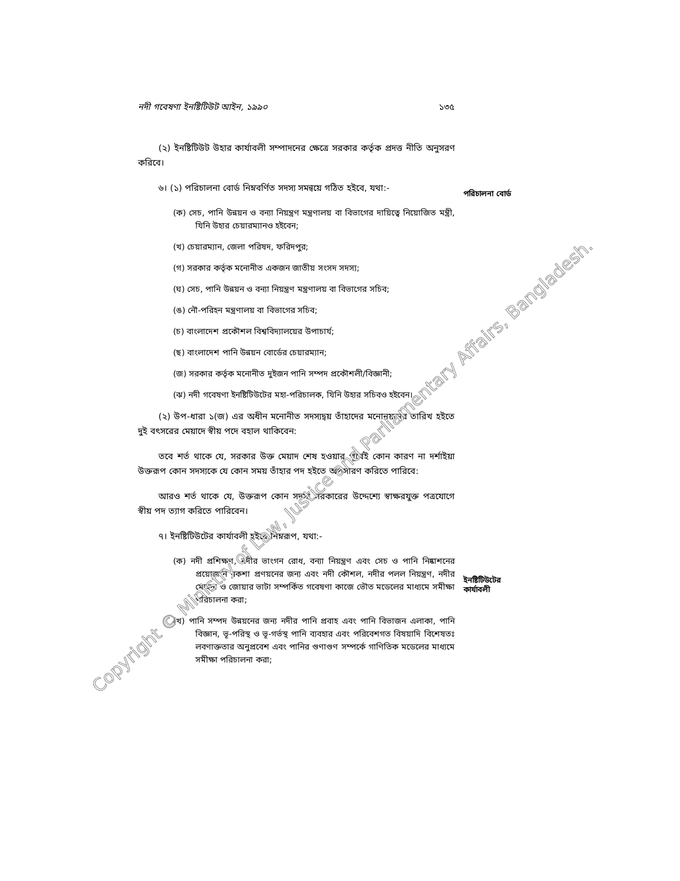নদী গবেষণা ইনষ্টিটিউট আইন, ১৯৯০ ১৩৫
(২) ইনষ্টিটিউট উহার কার্যাবলী সম্পাদনের ক্ষেত্রে সরকার কর্তৃক প্রদত্ত নীতি অনুসরণ করিবে।
৬। (১) পরিচালনা বোর্ড নিম্নবর্ণিত সদস্য সমন্বয়ে গঠিত হইবে, যথা:-
(ক) সেচ, পানি উন্নয়ন ও বন্যা নিয়ন্ত্রণ মন্ত্রণালয় বা বিভাগের দায়িত্বে নিয়োজিত মন্ত্রী, যিনি উহার চেয়ারম্যানও হইবেন;
(খ) চেয়ারম্যান, জেলা পরিষদ, ফরিদপুর;
(গ) সরকার কর্তৃক মনোনীত একজন জাতীয় সংসদ সদস্য;
(ঘ) সেচ, পানি উন্নয়ন ও বন্যা নিয়ন্ত্রণ মন্ত্রণালয় বা বিভাগের সচিব;
(ঙ) নৌ-পরিহন মন্ত্রণালয় বা বিভাগের সচিব;
(চ) বাংলাদেশ প্রকৌশল বিশ্ববিদ্যালয়ের উপাচার্য;
(ছ) বাংলাদেশ পানি উন্নয়ন বোর্ডের চেয়ারম্যান;
(জ) সরকার কর্তৃক মনোনীত দুইজন পানি সম্পদ প্রকৌশলী/বিজ্ঞানী;
(ঝ) নদী গবেষণা ইনষ্টিটিউটের মহা-পরিচালক, যিনি উহার সচিবও হইবেন।
(২) উপ-ধারা ১(জ) এর অধীন মনোনীত সদস্যদ্বয় তাঁহাদের মনোনয়নের তারিখ হইতে দুই বৎসরের মেয়াদে স্বীয় পদে বহাল থাকিবেন:
তবে শর্ত থাকে যে, সরকার উক্ত মেয়াদ শেষ হওয়ার পূর্বেই কোন কারণ না দর্শাইয়া উক্তরূপ কোন সদস্যকে যে কোন সময় তাঁহার পদ হইতে অপসারণ করিতে পারিবে:
আরও শর্ত থাকে যে, উক্তরূপ কোন সদস্য সরকারের উদ্দেশ্যে স্বাক্ষরযুক্ত পত্রযোগে স্বীয় পদ ত্যাগ করিতে পারিবেন।
৭। ইনষ্টিটিউটের কার্যাবলী হইবে নিম্নরূপ, যথা:-
(ক) নদী প্রশিক্ষণ, নদীর ভাংগন রোধ, বন্যা নিয়ন্ত্রণ এবং সেচ ও পানি নিষ্কাশনের প্রয়োজনে নকশা প্রণয়নের জন্য এবং নদী কৌশল, নদীর পলল নিয়ন্ত্রণ, নদীর মোহনা ও জোয়ার ভাটা সম্পর্কিত গবেষণা কাজে ভৌত মডেলের মাধ্যমে সমীক্ষা পরিচালনা করা;
(খ) পানি সম্পদ উন্নয়নের জন্য নদীর পানি প্রবাহ এবং পানি বিভাজন এলাকা, পানি বিজ্ঞান, ভূ-পরিস্থ ও ভূ-গর্ভস্থ পানি ব্যবহার এবং পরিবেশগত বিষয়াদি বিশেষতঃ লবণাক্ততার অনুপ্রবেশ এবং পানির গুণাগুণ সম্পর্কে গাণিতিক মডেলের মাধ্যমে সমীক্ষা পরিচালনা করা;
পরিচালনা বোর্ড
ইনষ্টিটিউটের
কার্যাবলী
Copyright © Ministry of Law, Justice and Parliamentary Affairs, Bangladesh.